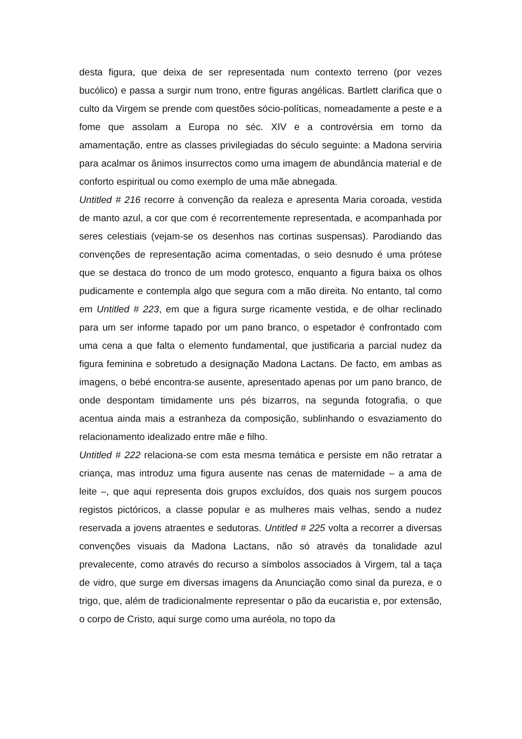desta figura, que deixa de ser representada num contexto terreno (por vezes bucólico) e passa a surgir num trono, entre figuras angélicas. Bartlett clarifica que o culto da Virgem se prende com questões sócio-políticas, nomeadamente a peste e a fome que assolam a Europa no séc. XIV e a controvérsia em torno da amamentação, entre as classes privilegiadas do século seguinte: a Madona serviria para acalmar os ânimos insurrectos como uma imagem de abundância material e de conforto espiritual ou como exemplo de uma mãe abnegada.
Untitled # 216 recorre à convenção da realeza e apresenta Maria coroada, vestida de manto azul, a cor que com é recorrentemente representada, e acompanhada por seres celestiais (vejam-se os desenhos nas cortinas suspensas). Parodiando das convenções de representação acima comentadas, o seio desnudo é uma prótese que se destaca do tronco de um modo grotesco, enquanto a figura baixa os olhos pudicamente e contempla algo que segura com a mão direita. No entanto, tal como em Untitled # 223, em que a figura surge ricamente vestida, e de olhar reclinado para um ser informe tapado por um pano branco, o espetador é confrontado com uma cena a que falta o elemento fundamental, que justificaria a parcial nudez da figura feminina e sobretudo a designação Madona Lactans. De facto, em ambas as imagens, o bebé encontra-se ausente, apresentado apenas por um pano branco, de onde despontam timidamente uns pés bizarros, na segunda fotografia, o que acentua ainda mais a estranheza da composição, sublinhando o esvaziamento do relacionamento idealizado entre mãe e filho.
Untitled # 222 relaciona-se com esta mesma temática e persiste em não retratar a criança, mas introduz uma figura ausente nas cenas de maternidade – a ama de leite –, que aqui representa dois grupos excluídos, dos quais nos surgem poucos registos pictóricos, a classe popular e as mulheres mais velhas, sendo a nudez reservada a jovens atraentes e sedutoras. Untitled # 225 volta a recorrer a diversas convenções visuais da Madona Lactans, não só através da tonalidade azul prevalecente, como através do recurso a símbolos associados à Virgem, tal a taça de vidro, que surge em diversas imagens da Anunciação como sinal da pureza, e o trigo, que, além de tradicionalmente representar o pão da eucaristia e, por extensão, o corpo de Cristo, aqui surge como uma auréola, no topo da